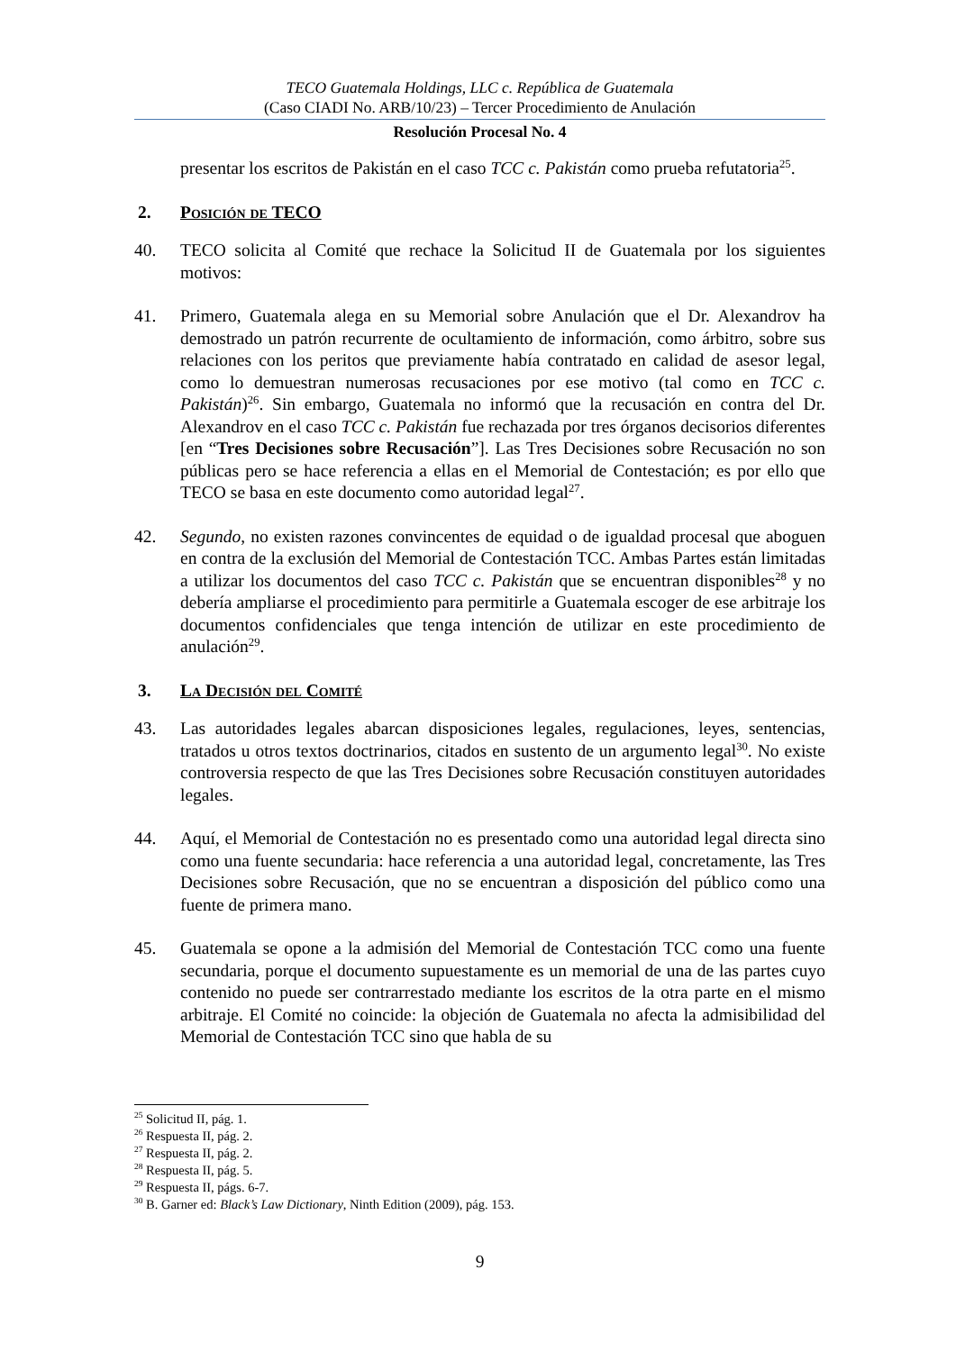TECO Guatemala Holdings, LLC c. República de Guatemala
(Caso CIADI No. ARB/10/23) – Tercer Procedimiento de Anulación
Resolución Procesal No. 4
presentar los escritos de Pakistán en el caso TCC c. Pakistán como prueba refutatoria<sup>25</sup>.
2. Posición de TECO
40. TECO solicita al Comité que rechace la Solicitud II de Guatemala por los siguientes motivos:
41. Primero, Guatemala alega en su Memorial sobre Anulación que el Dr. Alexandrov ha demostrado un patrón recurrente de ocultamiento de información, como árbitro, sobre sus relaciones con los peritos que previamente había contratado en calidad de asesor legal, como lo demuestran numerosas recusaciones por ese motivo (tal como en TCC c. Pakistán)<sup>26</sup>. Sin embargo, Guatemala no informó que la recusación en contra del Dr. Alexandrov en el caso TCC c. Pakistán fue rechazada por tres órganos decisorios diferentes [en “Tres Decisiones sobre Recusación”]. Las Tres Decisiones sobre Recusación no son públicas pero se hace referencia a ellas en el Memorial de Contestación; es por ello que TECO se basa en este documento como autoridad legal<sup>27</sup>.
42. Segundo, no existen razones convincentes de equidad o de igualdad procesal que aboguen en contra de la exclusión del Memorial de Contestación TCC. Ambas Partes están limitadas a utilizar los documentos del caso TCC c. Pakistán que se encuentran disponibles<sup>28</sup> y no debería ampliarse el procedimiento para permitirle a Guatemala escoger de ese arbitraje los documentos confidenciales que tenga intención de utilizar en este procedimiento de anulación<sup>29</sup>.
3. La Decisión del Comité
43. Las autoridades legales abarcan disposiciones legales, regulaciones, leyes, sentencias, tratados u otros textos doctrinarios, citados en sustento de un argumento legal<sup>30</sup>. No existe controversia respecto de que las Tres Decisiones sobre Recusación constituyen autoridades legales.
44. Aquí, el Memorial de Contestación no es presentado como una autoridad legal directa sino como una fuente secundaria: hace referencia a una autoridad legal, concretamente, las Tres Decisiones sobre Recusación, que no se encuentran a disposición del público como una fuente de primera mano.
45. Guatemala se opone a la admisión del Memorial de Contestación TCC como una fuente secundaria, porque el documento supuestamente es un memorial de una de las partes cuyo contenido no puede ser contrarrestado mediante los escritos de la otra parte en el mismo arbitraje. El Comité no coincide: la objeción de Guatemala no afecta la admisibilidad del Memorial de Contestación TCC sino que habla de su
<sup>25</sup> Solicitud II, pág. 1.
<sup>26</sup> Respuesta II, pág. 2.
<sup>27</sup> Respuesta II, pág. 2.
<sup>28</sup> Respuesta II, pág. 5.
<sup>29</sup> Respuesta II, págs. 6-7.
<sup>30</sup> B. Garner ed: Black’s Law Dictionary, Ninth Edition (2009), pág. 153.
9